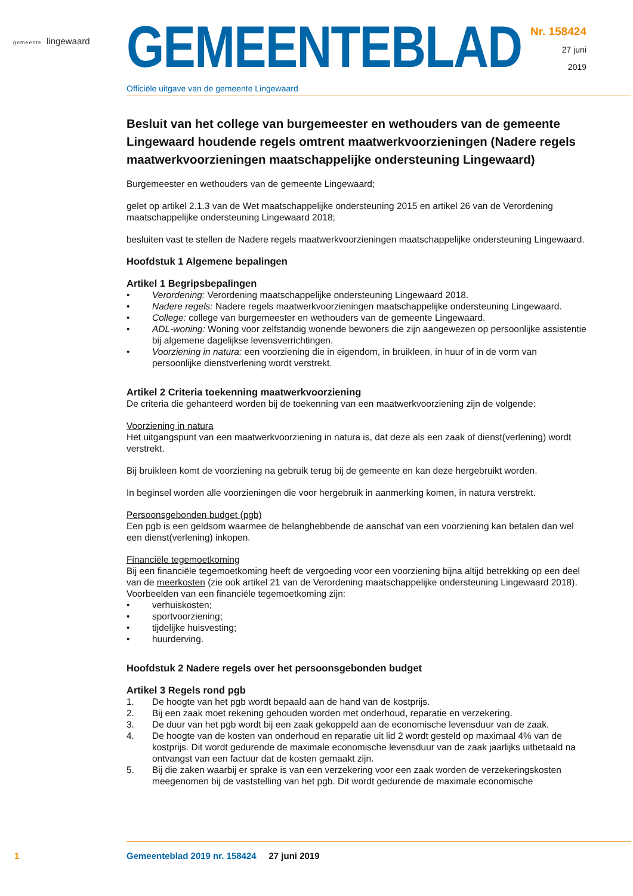gemeente lingewaard
GEMEENTEBLAD
Officiële uitgave van de gemeente Lingewaard
Nr. 158424
27 juni
2019
Besluit van het college van burgemeester en wethouders van de gemeente Lingewaard houdende regels omtrent maatwerkvoorzieningen (Nadere regels maatwerkvoorzieningen maatschappelijke ondersteuning Lingewaard)
Burgemeester en wethouders van de gemeente Lingewaard;
gelet op artikel 2.1.3 van de Wet maatschappelijke ondersteuning 2015 en artikel 26 van de Verordening maatschappelijke ondersteuning Lingewaard 2018;
besluiten vast te stellen de Nadere regels maatwerkvoorzieningen maatschappelijke ondersteuning Lingewaard.
Hoofdstuk 1 Algemene bepalingen
Artikel 1 Begripsbepalingen
• Verordening: Verordening maatschappelijke ondersteuning Lingewaard 2018.
• Nadere regels: Nadere regels maatwerkvoorzieningen maatschappelijke ondersteuning Lingewaard.
• College: college van burgemeester en wethouders van de gemeente Lingewaard.
• ADL-woning: Woning voor zelfstandig wonende bewoners die zijn aangewezen op persoonlijke assistentie bij algemene dagelijkse levensverrichtingen.
• Voorziening in natura: een voorziening die in eigendom, in bruikleen, in huur of in de vorm van persoonlijke dienstverlening wordt verstrekt.
Artikel 2 Criteria toekenning maatwerkvoorziening
De criteria die gehanteerd worden bij de toekenning van een maatwerkvoorziening zijn de volgende:
Voorziening in natura
Het uitgangspunt van een maatwerkvoorziening in natura is, dat deze als een zaak of dienst(verlening) wordt verstrekt.
Bij bruikleen komt de voorziening na gebruik terug bij de gemeente en kan deze hergebruikt worden.
In beginsel worden alle voorzieningen die voor hergebruik in aanmerking komen, in natura verstrekt.
Persoonsgebonden budget (pgb)
Een pgb is een geldsom waarmee de belanghebbende de aanschaf van een voorziening kan betalen dan wel een dienst(verlening) inkopen.
Financiële tegemoetkoming
Bij een financiële tegemoetkoming heeft de vergoeding voor een voorziening bijna altijd betrekking op een deel van de meerkosten (zie ook artikel 21 van de Verordening maatschappelijke ondersteuning Lingewaard 2018). Voorbeelden van een financiële tegemoetkoming zijn:
• verhuiskosten;
• sportvoorziening;
• tijdelijke huisvesting;
• huurderving.
Hoofdstuk 2 Nadere regels over het persoonsgebonden budget
Artikel 3 Regels rond pgb
1. De hoogte van het pgb wordt bepaald aan de hand van de kostprijs.
2. Bij een zaak moet rekening gehouden worden met onderhoud, reparatie en verzekering.
3. De duur van het pgb wordt bij een zaak gekoppeld aan de economische levensduur van de zaak.
4. De hoogte van de kosten van onderhoud en reparatie uit lid 2 wordt gesteld op maximaal 4% van de kostprijs. Dit wordt gedurende de maximale economische levensduur van de zaak jaarlijks uitbetaald na ontvangst van een factuur dat de kosten gemaakt zijn.
5. Bij die zaken waarbij er sprake is van een verzekering voor een zaak worden de verzekeringskosten meegenomen bij de vaststelling van het pgb. Dit wordt gedurende de maximale economische
1 Gemeenteblad 2019 nr. 158424 27 juni 2019